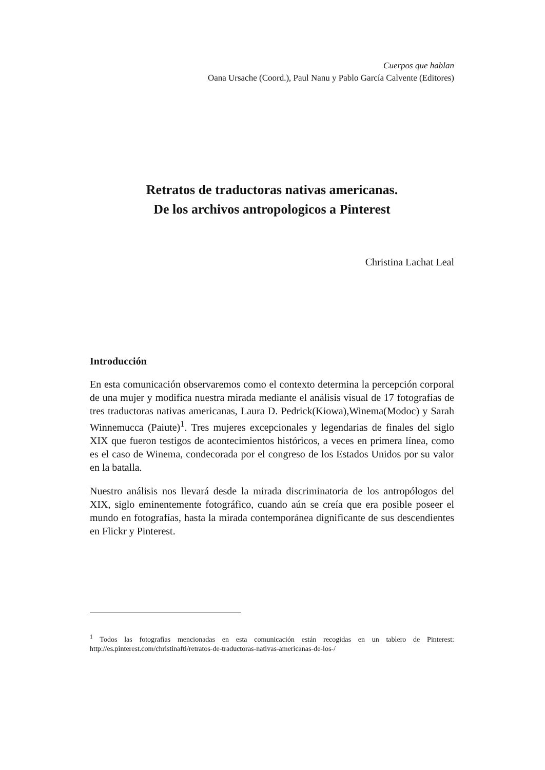Cuerpos que hablan
Oana Ursache (Coord.), Paul Nanu y Pablo García Calvente (Editores)
Retratos de traductoras nativas americanas.
De los archivos antropologicos a Pinterest
Christina Lachat Leal
Introducción
En esta comunicación observaremos como el contexto determina la percepción corporal de una mujer y modifica nuestra mirada mediante el análisis visual de 17 fotografías de tres traductoras nativas americanas, Laura D. Pedrick(Kiowa),Winema(Modoc) y Sarah Winnemucca (Paiute)<sup>1</sup>. Tres mujeres excepcionales y legendarias de finales del siglo XIX que fueron testigos de acontecimientos históricos, a veces en primera línea, como es el caso de Winema, condecorada por el congreso de los Estados Unidos por su valor en la batalla.
Nuestro análisis nos llevará desde la mirada discriminatoria de los antropólogos del XIX, siglo eminentemente fotográfico, cuando aún se creía que era posible poseer el mundo en fotografías, hasta la mirada contemporánea dignificante de sus descendientes en Flickr y Pinterest.
<sup>1</sup> Todos las fotografías mencionadas en esta comunicación están recogidas en un tablero de Pinterest: http://es.pinterest.com/christinafti/retratos-de-traductoras-nativas-americanas-de-los-/